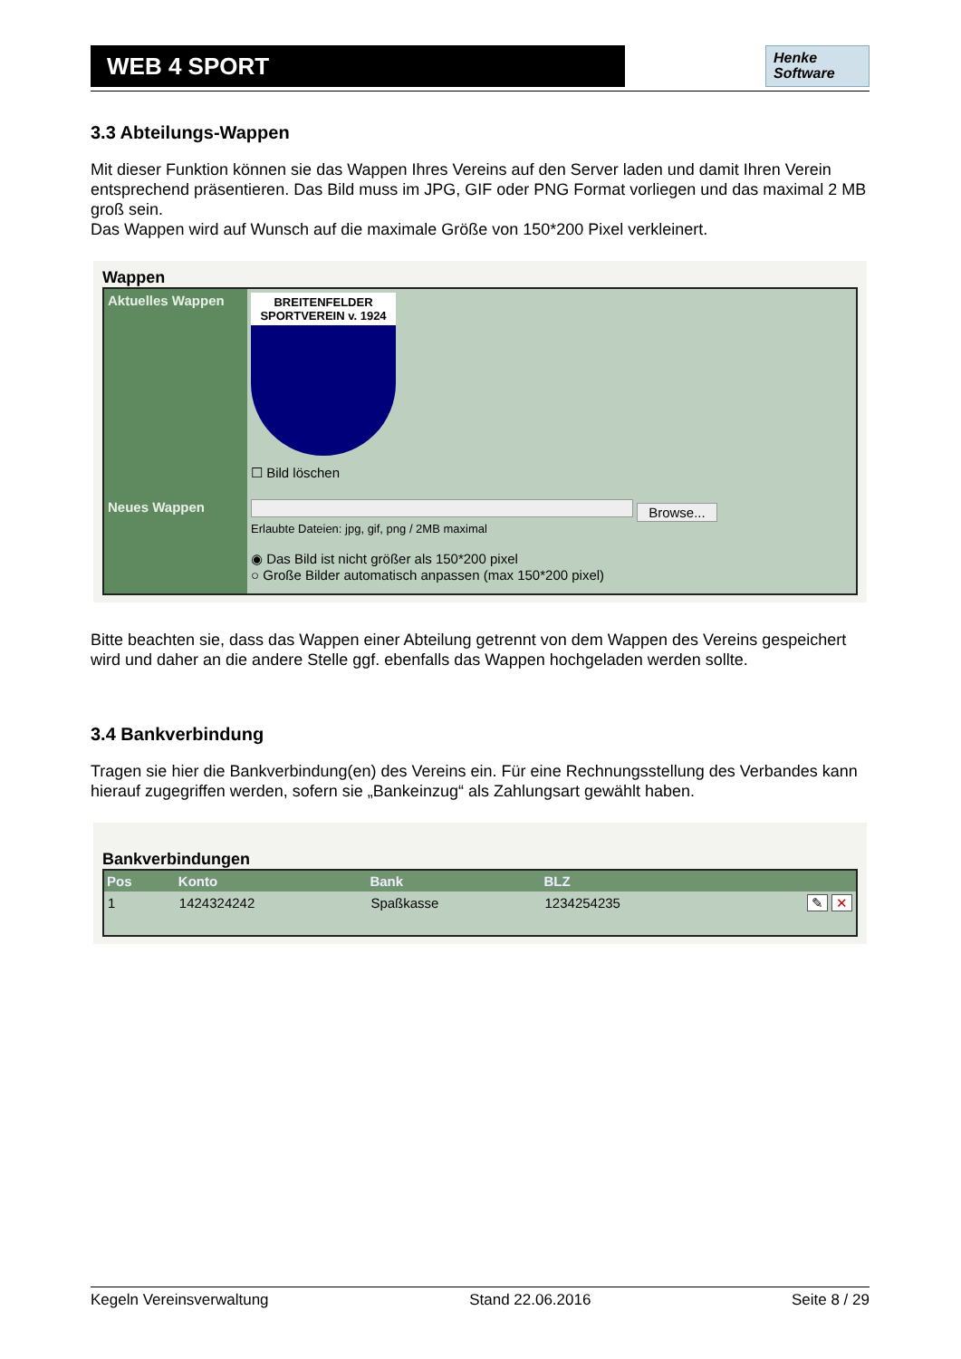WEB 4 SPORT
Henke
Software
3.3 Abteilungs-Wappen
Mit dieser Funktion können sie das Wappen Ihres Vereins auf den Server laden und damit Ihren Verein entsprechend präsentieren. Das Bild muss im JPG, GIF oder PNG Format vorliegen und das maximal 2 MB groß sein.
Das Wappen wird auf Wunsch auf die maximale Größe von 150*200 Pixel verkleinert.
Wappen
| Aktuelles Wappen | BREITENFELDER SPORTVEREIN v. 1924 ☐ Bild löschen |
| Neues Wappen | Browse... Erlaubte Dateien: jpg, gif, png / 2MB maximal ◉ Das Bild ist nicht größer als 150*200 pixel ○ Große Bilder automatisch anpassen (max 150*200 pixel) |
Bitte beachten sie, dass das Wappen einer Abteilung getrennt von dem Wappen des Vereins gespeichert wird und daher an die andere Stelle ggf. ebenfalls das Wappen hochgeladen werden sollte.
3.4 Bankverbindung
Tragen sie hier die Bankverbindung(en) des Vereins ein. Für eine Rechnungsstellung des Verbandes kann hierauf zugegriffen werden, sofern sie „Bankeinzug“ als Zahlungsart gewählt haben.
Bankverbindungen
| Pos | Konto | Bank | BLZ | |
| --- | --- | --- | --- | --- |
| 1 | 1424324242 | Spaßkasse | 1234254235 | ✎ ✕ |
Kegeln Vereinsverwaltung Stand 22.06.2016 Seite 8 / 29